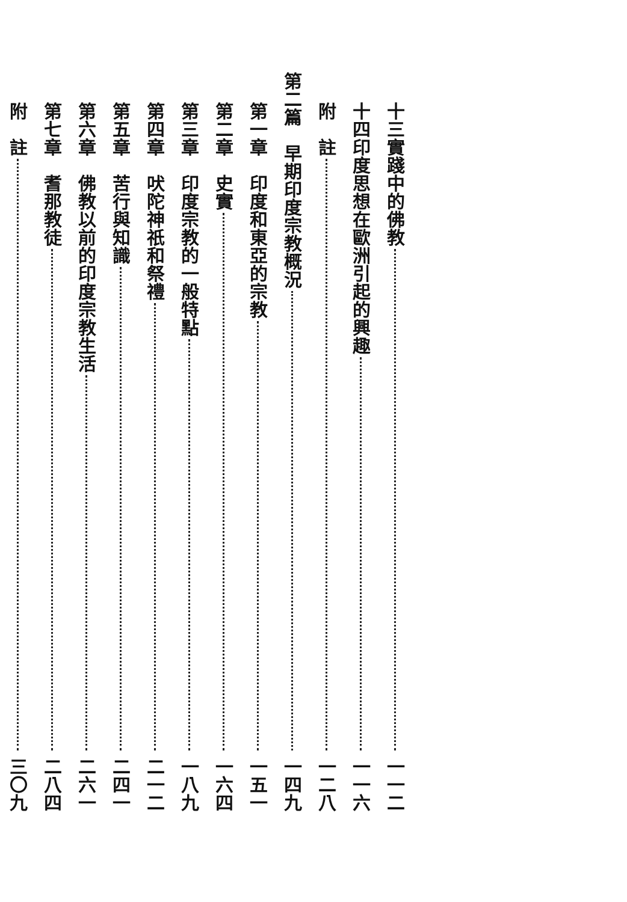十三實踐中的佛教 一一二
十四印度思想在歐洲引起的興趣 一一六
附　註 一二八
第二篇　早期印度宗教概況 一四九
第一章　印度和東亞的宗教 一五一
第二章　史實 一六四
第三章　印度宗教的一般特點 一八九
第四章　吠陀神祇和祭禮 二一二
第五章　苦行與知識 二四一
第六章　佛教以前的印度宗教生活 二六一
第七章　耆那教徒 二八四
附　註 三〇九